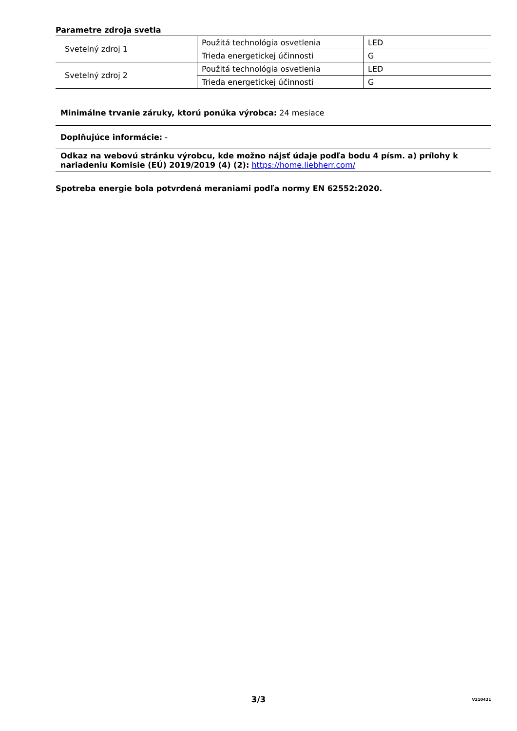Parametre zdroja svetla
| Svetelný zdroj 1 | Použitá technológia osvetlenia | LED |
| | Trieda energetickej účinnosti | G |
| Svetelný zdroj 2 | Použitá technológia osvetlenia | LED |
| | Trieda energetickej účinnosti | G |
Minimálne trvanie záruky, ktorú ponúka výrobca: 24 mesiace
Doplňujúce informácie: -
Odkaz na webovú stránku výrobcu, kde možno nájsť údaje podľa bodu 4 písm. a) prílohy k nariadeniu Komisie (EÚ) 2019/2019 (4) (2): https://home.liebherr.com/
Spotreba energie bola potvrdená meraniami podľa normy EN 62552:2020.
3/3 V210421